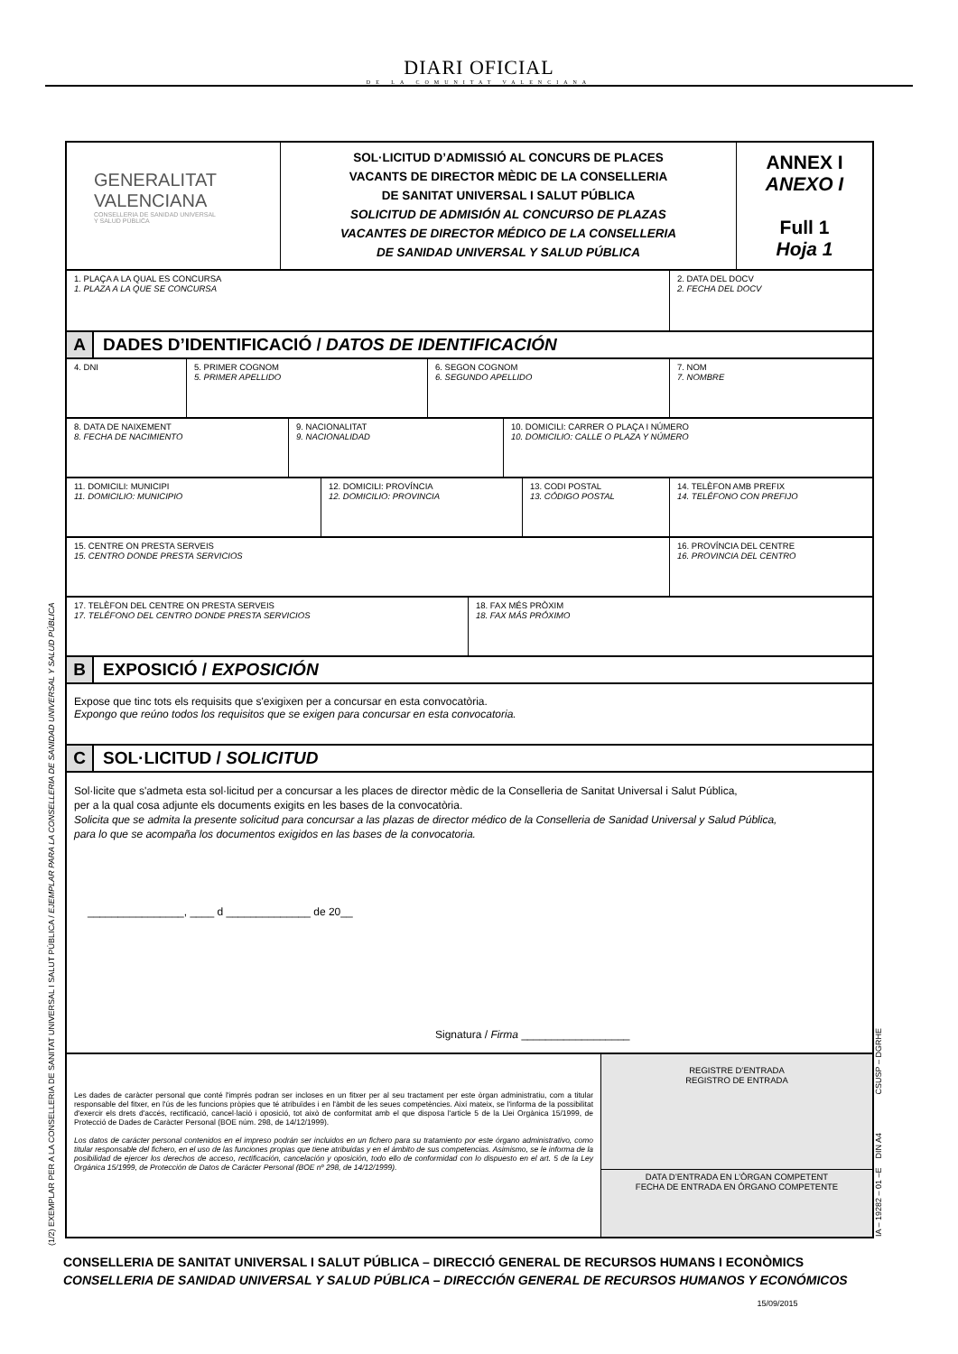DIARI OFICIAL
DE LA COMUNITAT VALENCIANA
GENERALITAT
VALENCIANA
CONSELLERIA DE SANIDAD UNIVERSAL
Y SALUD PÚBLICA
SOL·LICITUD D’ADMISSIÓ AL CONCURS DE PLACES
VACANTS DE DIRECTOR MÈDIC DE LA CONSELLERIA
DE SANITAT UNIVERSAL I SALUT PÚBLICA
SOLICITUD DE ADMISIÓN AL CONCURSO DE PLAZAS
VACANTES DE DIRECTOR MÉDICO DE LA CONSELLERIA
DE SANIDAD UNIVERSAL Y SALUD PÚBLICA
ANNEX I
ANEXO I
Full 1
Hoja 1
1. PLAÇA A LA QUAL ES CONCURSA
1. PLAZA A LA QUE SE CONCURSA
2. DATA DEL DOCV
2. FECHA DEL DOCV
A
DADES D’IDENTIFICACIÓ / DATOS DE IDENTIFICACIÓN
4. DNI 5. PRIMER COGNOM
5. PRIMER APELLIDO
6. SEGON COGNOM
6. SEGUNDO APELLIDO
7. NOM
7. NOMBRE
8. DATA DE NAIXEMENT
8. FECHA DE NACIMIENTO
9. NACIONALITAT
9. NACIONALIDAD
10. DOMICILI: CARRER O PLAÇA I NÚMERO
10. DOMICILIO: CALLE O PLAZA Y NÚMERO
11. DOMICILI: MUNICIPI
11. DOMICILIO: MUNICIPIO
12. DOMICILI: PROVÍNCIA
12. DOMICILIO: PROVINCIA
13. CODI POSTAL
13. CÓDIGO POSTAL
14. TELÈFON AMB PREFIX
14. TELÉFONO CON PREFIJO
15. CENTRE ON PRESTA SERVEIS
15. CENTRO DONDE PRESTA SERVICIOS
16. PROVÍNCIA DEL CENTRE
16. PROVINCIA DEL CENTRO
17. TELÈFON DEL CENTRE ON PRESTA SERVEIS
17. TELÉFONO DEL CENTRO DONDE PRESTA SERVICIOS
18. FAX MÉS PRÒXIM
18. FAX MÁS PRÓXIMO
B
EXPOSICIÓ / EXPOSICIÓN
Expose que tinc tots els requisits que s'exigixen per a concursar en esta convocatòria.
Expongo que reúno todos los requisitos que se exigen para concursar en esta convocatoria.
C
SOL·LICITUD / SOLICITUD
Sol·licite que s'admeta esta sol·licitud per a concursar a les places de director mèdic de la Conselleria de Sanitat Universal i Salut Pública,
per a la qual cosa adjunte els documents exigits en les bases de la convocatòria.
Solicita que se admita la presente solicitud para concursar a las plazas de director médico de la Conselleria de Sanidad Universal y Salud Pública,
para lo que se acompaña los documentos exigidos en las bases de la convocatoria.
________________, ____ d ______________ de 20__
Signatura / Firma __________________
Les dades de caràcter personal que conté l'imprés podran ser incloses en un fitxer per al seu tractament per este òrgan administratiu, com a titular responsable del fitxer, en l'ús de les funcions pròpies que té atribuïdes i en l'àmbit de les seues competències. Així mateix, se l'informa de la possibilitat d'exercir els drets d'accés, rectificació, cancel·lació i oposició, tot això de conformitat amb el que disposa l'article 5 de la Llei Orgànica 15/1999, de Protecció de Dades de Caràcter Personal (BOE núm. 298, de 14/12/1999).
Los datos de carácter personal contenidos en el impreso podrán ser incluidos en un fichero para su tratamiento por este órgano administrativo, como titular responsable del fichero, en el uso de las funciones propias que tiene atribuidas y en el ámbito de sus competencias. Asimismo, se le informa de la posibilidad de ejercer los derechos de acceso, rectificación, cancelación y oposición, todo ello de conformidad con lo dispuesto en el art. 5 de la Ley Orgánica 15/1999, de Protección de Datos de Carácter Personal (BOE nº 298, de 14/12/1999).
REGISTRE D’ENTRADA
REGISTRO DE ENTRADA
DATA D’ENTRADA EN L’ÒRGAN COMPETENT
FECHA DE ENTRADA EN ÓRGANO COMPETENTE
(1/2) EXEMPLAR PER A LA CONSELLERIA DE SANITAT UNIVERSAL I SALUT PÚBLICA / EJEMPLAR PARA LA CONSELLERIA DE SANIDAD UNIVERSAL Y SALUD PÚBLICA
IA – 19282 – 01 –E DIN A4 CSUSP – DGRHE
CONSELLERIA DE SANITAT UNIVERSAL I SALUT PÚBLICA – DIRECCIÓ GENERAL DE RECURSOS HUMANS I ECONÒMICS
CONSELLERIA DE SANIDAD UNIVERSAL Y SALUD PÚBLICA – DIRECCIÓN GENERAL DE RECURSOS HUMANOS Y ECONÓMICOS
15/09/2015